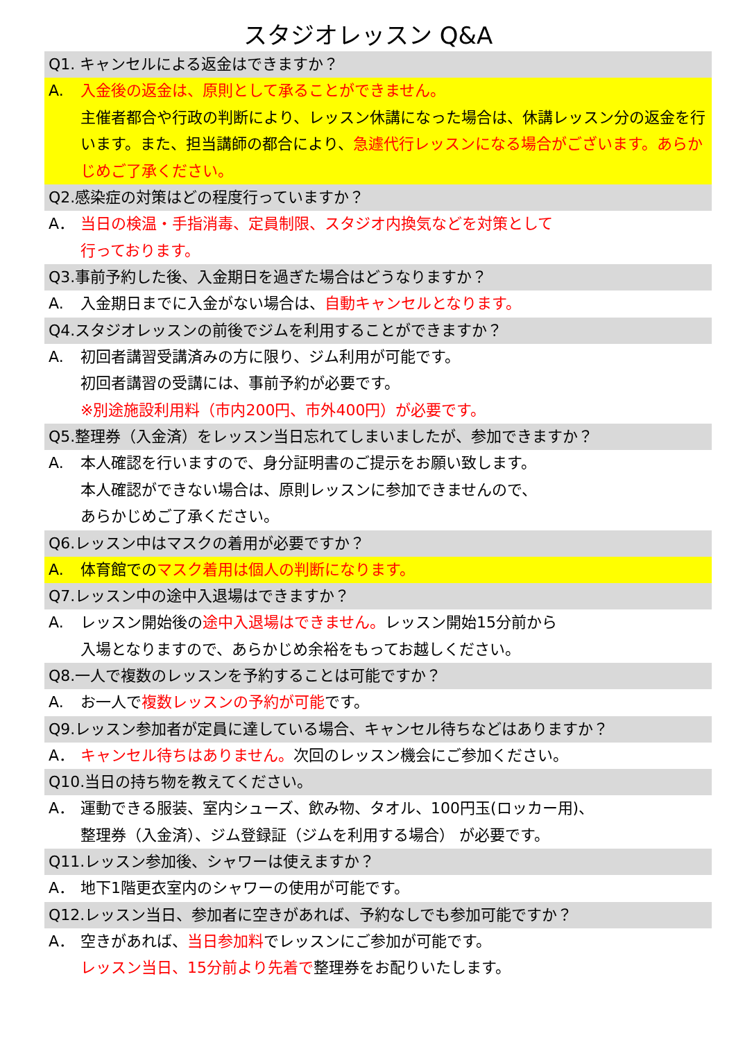スタジオレッスン Q&A
Q1. キャンセルによる返金はできますか？
A. 入金後の返金は、原則として承ることができません。
主催者都合や行政の判断により、レッスン休講になった場合は、休講レッスン分の返金を行います。また、担当講師の都合により、急遽代行レッスンになる場合がございます。あらかじめご了承ください。
Q2.感染症の対策はどの程度行っていますか？
A． 当日の検温・手指消毒、定員制限、スタジオ内換気などを対策として
行っております。
Q3.事前予約した後、入金期日を過ぎた場合はどうなりますか？
A. 入金期日までに入金がない場合は、自動キャンセルとなります。
Q4.スタジオレッスンの前後でジムを利用することができますか？
A. 初回者講習受講済みの方に限り、ジム利用が可能です。
初回者講習の受講には、事前予約が必要です。
※別途施設利用料（市内200円、市外400円）が必要です。
Q5.整理券（入金済）をレッスン当日忘れてしまいましたが、参加できますか？
A. 本人確認を行いますので、身分証明書のご提示をお願い致します。
本人確認ができない場合は、原則レッスンに参加できませんので、
あらかじめご了承ください。
Q6.レッスン中はマスクの着用が必要ですか？
A. 体育館でのマスク着用は個人の判断になります。
Q7.レッスン中の途中入退場はできますか？
A. レッスン開始後の途中入退場はできません。レッスン開始15分前から
入場となりますので、あらかじめ余裕をもってお越しください。
Q8.一人で複数のレッスンを予約することは可能ですか？
A. お一人で複数レッスンの予約が可能です。
Q9.レッスン参加者が定員に達している場合、キャンセル待ちなどはありますか？
A． キャンセル待ちはありません。次回のレッスン機会にご参加ください。
Q10.当日の持ち物を教えてください。
A． 運動できる服装、室内シューズ、飲み物、タオル、100円玉(ロッカー用)、
整理券（入金済）、ジム登録証（ジムを利用する場合） が必要です。
Q11.レッスン参加後、シャワーは使えますか？
A． 地下1階更衣室内のシャワーの使用が可能です。
Q12.レッスン当日、参加者に空きがあれば、予約なしでも参加可能ですか？
A． 空きがあれば、当日参加料でレッスンにご参加が可能です。
レッスン当日、15分前より先着で整理券をお配りいたします。